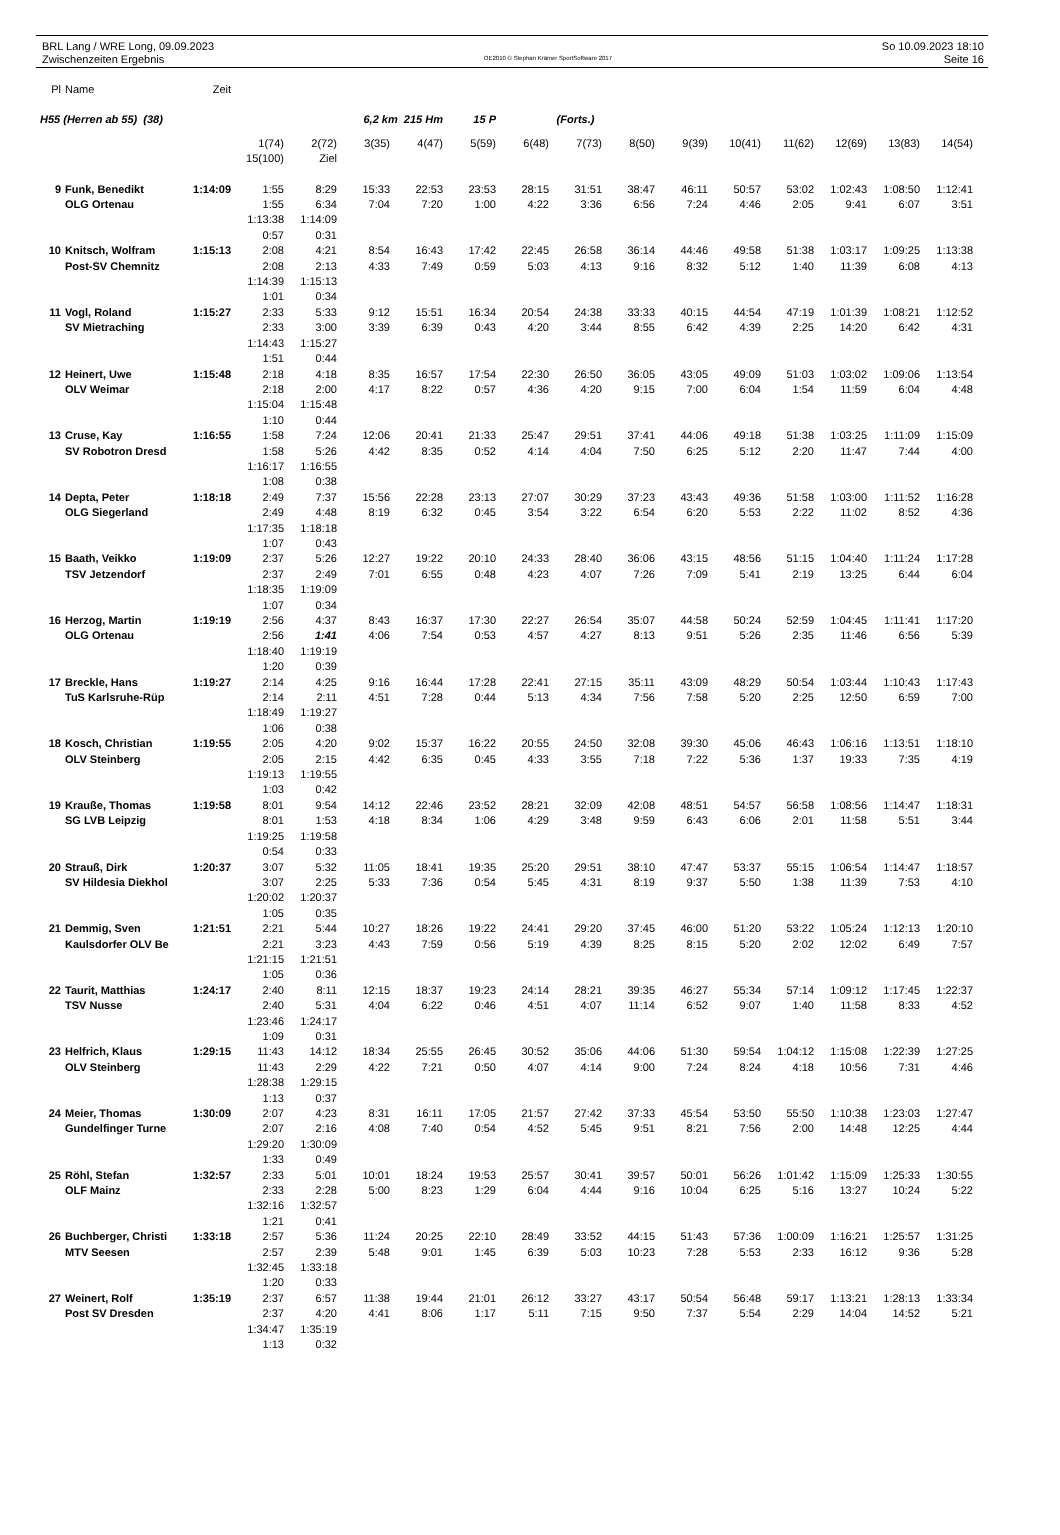BRL Lang / WRE Long, 09.09.2023
Zwischenzeiten Ergebnis
OE2010 © Stephan Krämer SportSoftware 2017
So 10.09.2023 18:10
Seite 16
| Pl | Name | Zeit | | | | | | | | | | | | | | |
| --- | --- | --- | --- | --- | --- | --- | --- | --- | --- | --- | --- | --- | --- | --- | --- | --- |
| H55 (Herren ab 55) (38) | | | | | 6,2 km 215 Hm | | 15 P | | (Forts.) | | | | | | | |
| | | | 1(74) | 2(72) | 3(35) | 4(47) | 5(59) | 6(48) | 7(73) | 8(50) | 9(39) | 10(41) | 11(62) | 12(69) | 13(83) | 14(54) |
| | | | 15(100) | Ziel | | | | | | | | | | | | |
| 9 | Funk, Benedikt | 1:14:09 | 1:55 | 8:29 | 15:33 | 22:53 | 23:53 | 28:15 | 31:51 | 38:47 | 46:11 | 50:57 | 53:02 | 1:02:43 | 1:08:50 | 1:12:41 |
| | OLG Ortenau | | 1:55 | 6:34 | 7:04 | 7:20 | 1:00 | 4:22 | 3:36 | 6:56 | 7:24 | 4:46 | 2:05 | 9:41 | 6:07 | 3:51 |
| | | | 1:13:38 | 1:14:09 | | | | | | | | | | | | |
| | | | 0:57 | 0:31 | | | | | | | | | | | | |
| 10 | Knitsch, Wolfram | 1:15:13 | 2:08 | 4:21 | 8:54 | 16:43 | 17:42 | 22:45 | 26:58 | 36:14 | 44:46 | 49:58 | 51:38 | 1:03:17 | 1:09:25 | 1:13:38 |
| | Post-SV Chemnitz | | 2:08 | 2:13 | 4:33 | 7:49 | 0:59 | 5:03 | 4:13 | 9:16 | 8:32 | 5:12 | 1:40 | 11:39 | 6:08 | 4:13 |
| | | | 1:14:39 | 1:15:13 | | | | | | | | | | | | |
| | | | 1:01 | 0:34 | | | | | | | | | | | | |
| 11 | Vogl, Roland | 1:15:27 | 2:33 | 5:33 | 9:12 | 15:51 | 16:34 | 20:54 | 24:38 | 33:33 | 40:15 | 44:54 | 47:19 | 1:01:39 | 1:08:21 | 1:12:52 |
| | SV Mietraching | | 2:33 | 3:00 | 3:39 | 6:39 | 0:43 | 4:20 | 3:44 | 8:55 | 6:42 | 4:39 | 2:25 | 14:20 | 6:42 | 4:31 |
| | | | 1:14:43 | 1:15:27 | | | | | | | | | | | | |
| | | | 1:51 | 0:44 | | | | | | | | | | | | |
| 12 | Heinert, Uwe | 1:15:48 | 2:18 | 4:18 | 8:35 | 16:57 | 17:54 | 22:30 | 26:50 | 36:05 | 43:05 | 49:09 | 51:03 | 1:03:02 | 1:09:06 | 1:13:54 |
| | OLV Weimar | | 2:18 | 2:00 | 4:17 | 8:22 | 0:57 | 4:36 | 4:20 | 9:15 | 7:00 | 6:04 | 1:54 | 11:59 | 6:04 | 4:48 |
| | | | 1:15:04 | 1:15:48 | | | | | | | | | | | | |
| | | | 1:10 | 0:44 | | | | | | | | | | | | |
| 13 | Cruse, Kay | 1:16:55 | 1:58 | 7:24 | 12:06 | 20:41 | 21:33 | 25:47 | 29:51 | 37:41 | 44:06 | 49:18 | 51:38 | 1:03:25 | 1:11:09 | 1:15:09 |
| | SV Robotron Dresd | | 1:58 | 5:26 | 4:42 | 8:35 | 0:52 | 4:14 | 4:04 | 7:50 | 6:25 | 5:12 | 2:20 | 11:47 | 7:44 | 4:00 |
| | | | 1:16:17 | 1:16:55 | | | | | | | | | | | | |
| | | | 1:08 | 0:38 | | | | | | | | | | | | |
| 14 | Depta, Peter | 1:18:18 | 2:49 | 7:37 | 15:56 | 22:28 | 23:13 | 27:07 | 30:29 | 37:23 | 43:43 | 49:36 | 51:58 | 1:03:00 | 1:11:52 | 1:16:28 |
| | OLG Siegerland | | 2:49 | 4:48 | 8:19 | 6:32 | 0:45 | 3:54 | 3:22 | 6:54 | 6:20 | 5:53 | 2:22 | 11:02 | 8:52 | 4:36 |
| | | | 1:17:35 | 1:18:18 | | | | | | | | | | | | |
| | | | 1:07 | 0:43 | | | | | | | | | | | | |
| 15 | Baath, Veikko | 1:19:09 | 2:37 | 5:26 | 12:27 | 19:22 | 20:10 | 24:33 | 28:40 | 36:06 | 43:15 | 48:56 | 51:15 | 1:04:40 | 1:11:24 | 1:17:28 |
| | TSV Jetzendorf | | 2:37 | 2:49 | 7:01 | 6:55 | 0:48 | 4:23 | 4:07 | 7:26 | 7:09 | 5:41 | 2:19 | 13:25 | 6:44 | 6:04 |
| | | | 1:18:35 | 1:19:09 | | | | | | | | | | | | |
| | | | 1:07 | 0:34 | | | | | | | | | | | | |
| 16 | Herzog, Martin | 1:19:19 | 2:56 | 4:37 | 8:43 | 16:37 | 17:30 | 22:27 | 26:54 | 35:07 | 44:58 | 50:24 | 52:59 | 1:04:45 | 1:11:41 | 1:17:20 |
| | OLG Ortenau | | 2:56 | 1:41 | 4:06 | 7:54 | 0:53 | 4:57 | 4:27 | 8:13 | 9:51 | 5:26 | 2:35 | 11:46 | 6:56 | 5:39 |
| | | | 1:18:40 | 1:19:19 | | | | | | | | | | | | |
| | | | 1:20 | 0:39 | | | | | | | | | | | | |
| 17 | Breckle, Hans | 1:19:27 | 2:14 | 4:25 | 9:16 | 16:44 | 17:28 | 22:41 | 27:15 | 35:11 | 43:09 | 48:29 | 50:54 | 1:03:44 | 1:10:43 | 1:17:43 |
| | TuS Karlsruhe-Rüp | | 2:14 | 2:11 | 4:51 | 7:28 | 0:44 | 5:13 | 4:34 | 7:56 | 7:58 | 5:20 | 2:25 | 12:50 | 6:59 | 7:00 |
| | | | 1:18:49 | 1:19:27 | | | | | | | | | | | | |
| | | | 1:06 | 0:38 | | | | | | | | | | | | |
| 18 | Kosch, Christian | 1:19:55 | 2:05 | 4:20 | 9:02 | 15:37 | 16:22 | 20:55 | 24:50 | 32:08 | 39:30 | 45:06 | 46:43 | 1:06:16 | 1:13:51 | 1:18:10 |
| | OLV Steinberg | | 2:05 | 2:15 | 4:42 | 6:35 | 0:45 | 4:33 | 3:55 | 7:18 | 7:22 | 5:36 | 1:37 | 19:33 | 7:35 | 4:19 |
| | | | 1:19:13 | 1:19:55 | | | | | | | | | | | | |
| | | | 1:03 | 0:42 | | | | | | | | | | | | |
| 19 | Krauße, Thomas | 1:19:58 | 8:01 | 9:54 | 14:12 | 22:46 | 23:52 | 28:21 | 32:09 | 42:08 | 48:51 | 54:57 | 56:58 | 1:08:56 | 1:14:47 | 1:18:31 |
| | SG LVB Leipzig | | 8:01 | 1:53 | 4:18 | 8:34 | 1:06 | 4:29 | 3:48 | 9:59 | 6:43 | 6:06 | 2:01 | 11:58 | 5:51 | 3:44 |
| | | | 1:19:25 | 1:19:58 | | | | | | | | | | | | |
| | | | 0:54 | 0:33 | | | | | | | | | | | | |
| 20 | Strauß, Dirk | 1:20:37 | 3:07 | 5:32 | 11:05 | 18:41 | 19:35 | 25:20 | 29:51 | 38:10 | 47:47 | 53:37 | 55:15 | 1:06:54 | 1:14:47 | 1:18:57 |
| | SV Hildesia Diekhol | | 3:07 | 2:25 | 5:33 | 7:36 | 0:54 | 5:45 | 4:31 | 8:19 | 9:37 | 5:50 | 1:38 | 11:39 | 7:53 | 4:10 |
| | | | 1:20:02 | 1:20:37 | | | | | | | | | | | | |
| | | | 1:05 | 0:35 | | | | | | | | | | | | |
| 21 | Demmig, Sven | 1:21:51 | 2:21 | 5:44 | 10:27 | 18:26 | 19:22 | 24:41 | 29:20 | 37:45 | 46:00 | 51:20 | 53:22 | 1:05:24 | 1:12:13 | 1:20:10 |
| | Kaulsdorfer OLV Be | | 2:21 | 3:23 | 4:43 | 7:59 | 0:56 | 5:19 | 4:39 | 8:25 | 8:15 | 5:20 | 2:02 | 12:02 | 6:49 | 7:57 |
| | | | 1:21:15 | 1:21:51 | | | | | | | | | | | | |
| | | | 1:05 | 0:36 | | | | | | | | | | | | |
| 22 | Taurit, Matthias | 1:24:17 | 2:40 | 8:11 | 12:15 | 18:37 | 19:23 | 24:14 | 28:21 | 39:35 | 46:27 | 55:34 | 57:14 | 1:09:12 | 1:17:45 | 1:22:37 |
| | TSV Nusse | | 2:40 | 5:31 | 4:04 | 6:22 | 0:46 | 4:51 | 4:07 | 11:14 | 6:52 | 9:07 | 1:40 | 11:58 | 8:33 | 4:52 |
| | | | 1:23:46 | 1:24:17 | | | | | | | | | | | | |
| | | | 1:09 | 0:31 | | | | | | | | | | | | |
| 23 | Helfrich, Klaus | 1:29:15 | 11:43 | 14:12 | 18:34 | 25:55 | 26:45 | 30:52 | 35:06 | 44:06 | 51:30 | 59:54 | 1:04:12 | 1:15:08 | 1:22:39 | 1:27:25 |
| | OLV Steinberg | | 11:43 | 2:29 | 4:22 | 7:21 | 0:50 | 4:07 | 4:14 | 9:00 | 7:24 | 8:24 | 4:18 | 10:56 | 7:31 | 4:46 |
| | | | 1:28:38 | 1:29:15 | | | | | | | | | | | | |
| | | | 1:13 | 0:37 | | | | | | | | | | | | |
| 24 | Meier, Thomas | 1:30:09 | 2:07 | 4:23 | 8:31 | 16:11 | 17:05 | 21:57 | 27:42 | 37:33 | 45:54 | 53:50 | 55:50 | 1:10:38 | 1:23:03 | 1:27:47 |
| | Gundelfinger Turne | | 2:07 | 2:16 | 4:08 | 7:40 | 0:54 | 4:52 | 5:45 | 9:51 | 8:21 | 7:56 | 2:00 | 14:48 | 12:25 | 4:44 |
| | | | 1:29:20 | 1:30:09 | | | | | | | | | | | | |
| | | | 1:33 | 0:49 | | | | | | | | | | | | |
| 25 | Röhl, Stefan | 1:32:57 | 2:33 | 5:01 | 10:01 | 18:24 | 19:53 | 25:57 | 30:41 | 39:57 | 50:01 | 56:26 | 1:01:42 | 1:15:09 | 1:25:33 | 1:30:55 |
| | OLF Mainz | | 2:33 | 2:28 | 5:00 | 8:23 | 1:29 | 6:04 | 4:44 | 9:16 | 10:04 | 6:25 | 5:16 | 13:27 | 10:24 | 5:22 |
| | | | 1:32:16 | 1:32:57 | | | | | | | | | | | | |
| | | | 1:21 | 0:41 | | | | | | | | | | | | |
| 26 | Buchberger, Christi | 1:33:18 | 2:57 | 5:36 | 11:24 | 20:25 | 22:10 | 28:49 | 33:52 | 44:15 | 51:43 | 57:36 | 1:00:09 | 1:16:21 | 1:25:57 | 1:31:25 |
| | MTV Seesen | | 2:57 | 2:39 | 5:48 | 9:01 | 1:45 | 6:39 | 5:03 | 10:23 | 7:28 | 5:53 | 2:33 | 16:12 | 9:36 | 5:28 |
| | | | 1:32:45 | 1:33:18 | | | | | | | | | | | | |
| | | | 1:20 | 0:33 | | | | | | | | | | | | |
| 27 | Weinert, Rolf | 1:35:19 | 2:37 | 6:57 | 11:38 | 19:44 | 21:01 | 26:12 | 33:27 | 43:17 | 50:54 | 56:48 | 59:17 | 1:13:21 | 1:28:13 | 1:33:34 |
| | Post SV Dresden | | 2:37 | 4:20 | 4:41 | 8:06 | 1:17 | 5:11 | 7:15 | 9:50 | 7:37 | 5:54 | 2:29 | 14:04 | 14:52 | 5:21 |
| | | | 1:34:47 | 1:35:19 | | | | | | | | | | | | |
| | | | 1:13 | 0:32 | | | | | | | | | | | | |